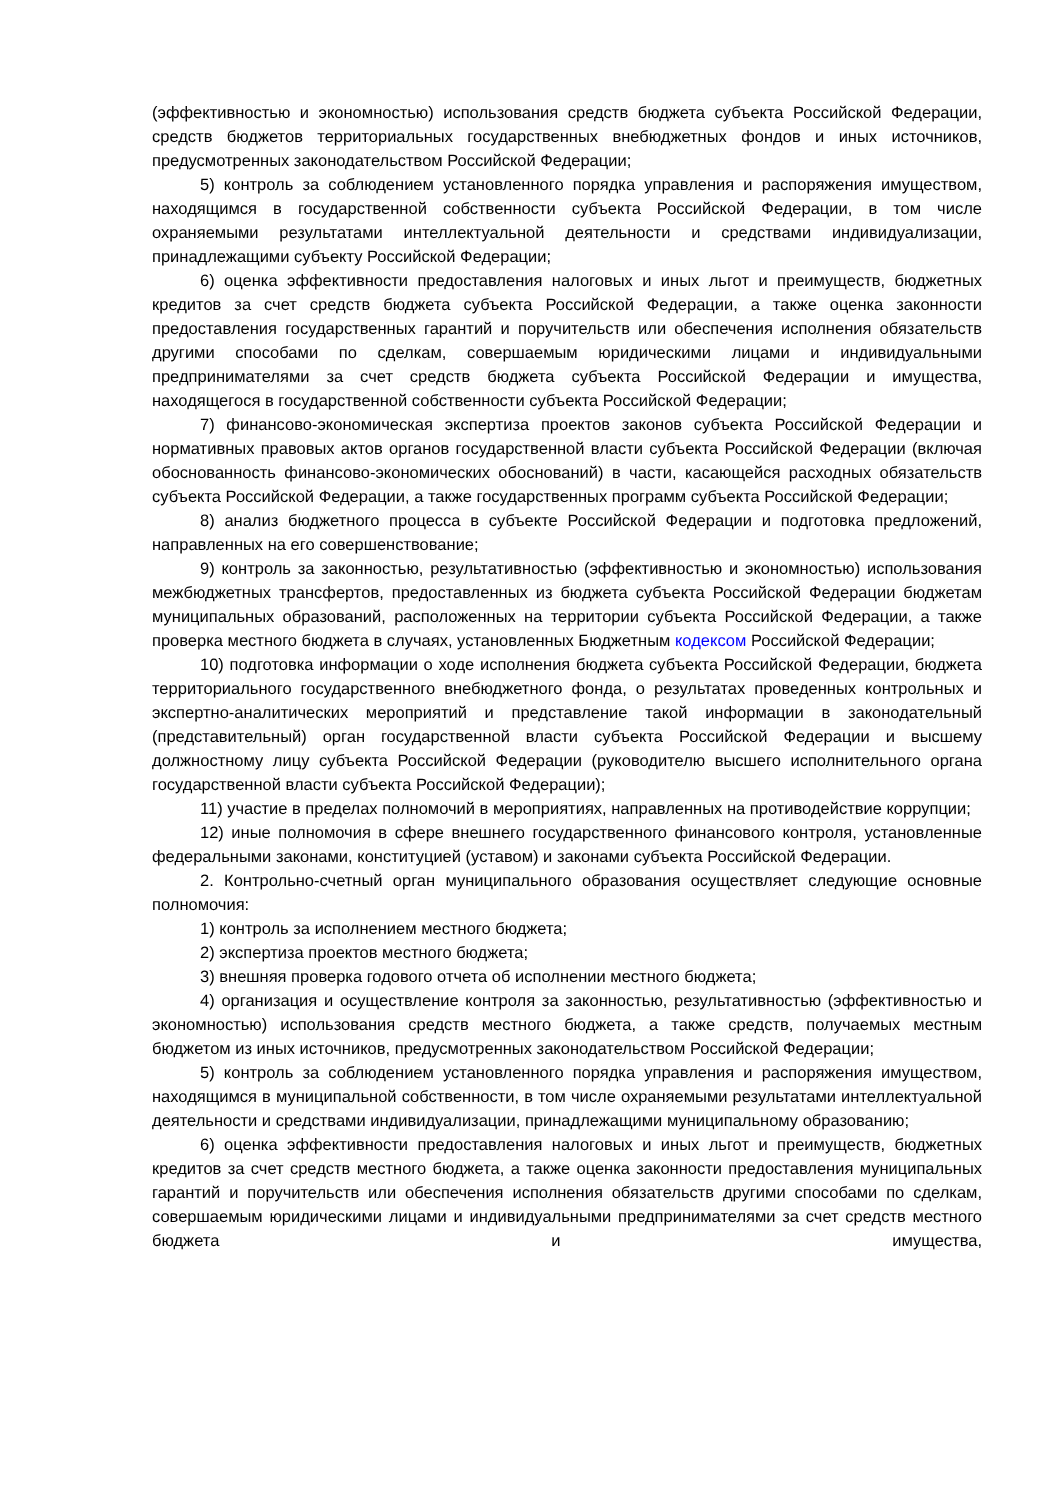(эффективностью и экономностью) использования средств бюджета субъекта Российской Федерации, средств бюджетов территориальных государственных внебюджетных фондов и иных источников, предусмотренных законодательством Российской Федерации;
5) контроль за соблюдением установленного порядка управления и распоряжения имуществом, находящимся в государственной собственности субъекта Российской Федерации, в том числе охраняемыми результатами интеллектуальной деятельности и средствами индивидуализации, принадлежащими субъекту Российской Федерации;
6) оценка эффективности предоставления налоговых и иных льгот и преимуществ, бюджетных кредитов за счет средств бюджета субъекта Российской Федерации, а также оценка законности предоставления государственных гарантий и поручительств или обеспечения исполнения обязательств другими способами по сделкам, совершаемым юридическими лицами и индивидуальными предпринимателями за счет средств бюджета субъекта Российской Федерации и имущества, находящегося в государственной собственности субъекта Российской Федерации;
7) финансово-экономическая экспертиза проектов законов субъекта Российской Федерации и нормативных правовых актов органов государственной власти субъекта Российской Федерации (включая обоснованность финансово-экономических обоснований) в части, касающейся расходных обязательств субъекта Российской Федерации, а также государственных программ субъекта Российской Федерации;
8) анализ бюджетного процесса в субъекте Российской Федерации и подготовка предложений, направленных на его совершенствование;
9) контроль за законностью, результативностью (эффективностью и экономностью) использования межбюджетных трансфертов, предоставленных из бюджета субъекта Российской Федерации бюджетам муниципальных образований, расположенных на территории субъекта Российской Федерации, а также проверка местного бюджета в случаях, установленных Бюджетным кодексом Российской Федерации;
10) подготовка информации о ходе исполнения бюджета субъекта Российской Федерации, бюджета территориального государственного внебюджетного фонда, о результатах проведенных контрольных и экспертно-аналитических мероприятий и представление такой информации в законодательный (представительный) орган государственной власти субъекта Российской Федерации и высшему должностному лицу субъекта Российской Федерации (руководителю высшего исполнительного органа государственной власти субъекта Российской Федерации);
11) участие в пределах полномочий в мероприятиях, направленных на противодействие коррупции;
12) иные полномочия в сфере внешнего государственного финансового контроля, установленные федеральными законами, конституцией (уставом) и законами субъекта Российской Федерации.
2. Контрольно-счетный орган муниципального образования осуществляет следующие основные полномочия:
1) контроль за исполнением местного бюджета;
2) экспертиза проектов местного бюджета;
3) внешняя проверка годового отчета об исполнении местного бюджета;
4) организация и осуществление контроля за законностью, результативностью (эффективностью и экономностью) использования средств местного бюджета, а также средств, получаемых местным бюджетом из иных источников, предусмотренных законодательством Российской Федерации;
5) контроль за соблюдением установленного порядка управления и распоряжения имуществом, находящимся в муниципальной собственности, в том числе охраняемыми результатами интеллектуальной деятельности и средствами индивидуализации, принадлежащими муниципальному образованию;
6) оценка эффективности предоставления налоговых и иных льгот и преимуществ, бюджетных кредитов за счет средств местного бюджета, а также оценка законности предоставления муниципальных гарантий и поручительств или обеспечения исполнения обязательств другими способами по сделкам, совершаемым юридическими лицами и индивидуальными предпринимателями за счет средств местного бюджета и имущества,